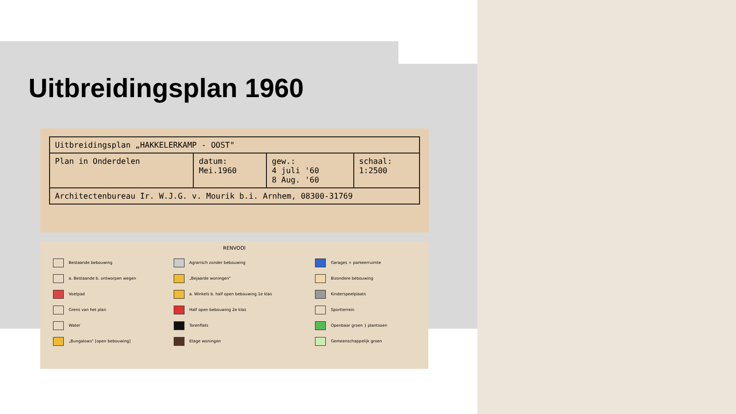Uitbreidingsplan 1960
| Uitbreidingsplan „HAKKELERKAMP - OOST" | | | |
| Plan in Onderdelen | datum: Mei.1960 | gew.: 4 juli '60 8 Aug. '60 | schaal: 1:2500 |
| Architectenbureau Ir. W.J.G. v. Mourik b.i. Arnhem, 08300-31769 | | | |
RENVOOI
| Bestaande bebouwing | Agrarisch zonder bebouwing | Garages + parkeerruimte |
| a. Bestaande b. ontworpen wegen | „Bejaarde woningen" | Bizondere bebouwing |
| Voetpad | a. Winkels b. half open bebouwing 1e klas | Kinderspeelplaats |
| Grens van het plan | Half open bebouwing 2e klas | Sportterrein |
| Water | Torenflats | Openbaar groen } plantsoen |
| „Bungalows" [open bebouwing] | Etage woningen | Gemeenschappelijk groen |